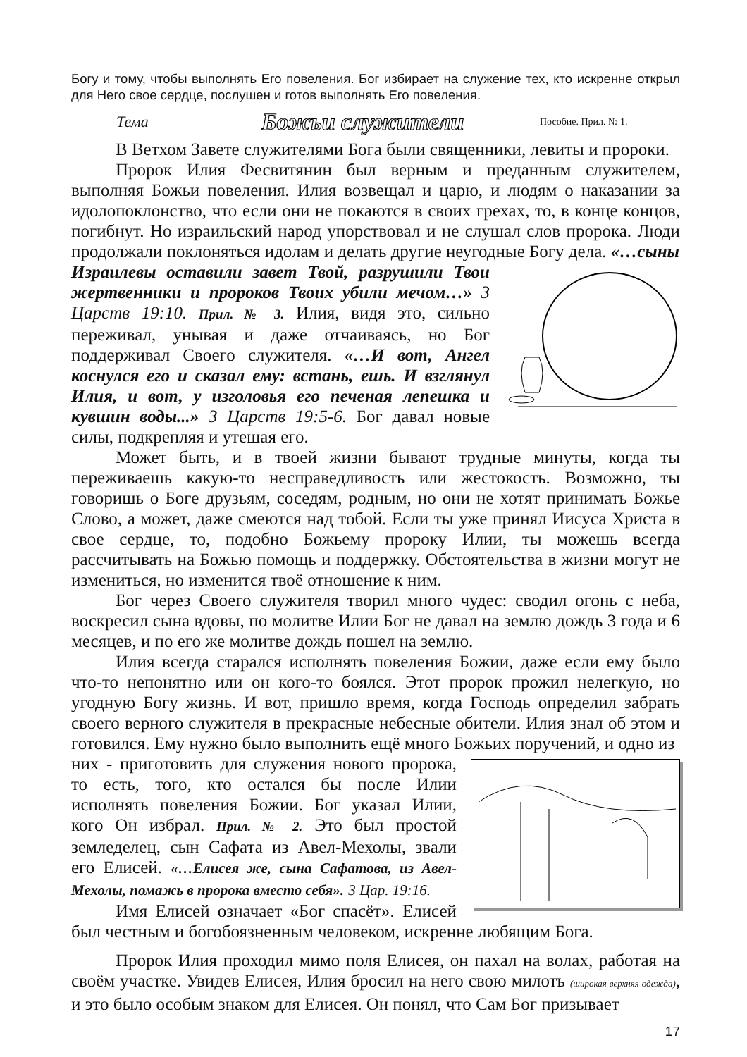Богу и тому, чтобы выполнять Его повеления. Бог избирает на служение тех, кто искренне открыл для Него свое сердце, послушен и готов выполнять Его повеления.
Тема Божьи служители Пособие. Прил. № 1.
В Ветхом Завете служителями Бога были священники, левиты и пророки.
Пророк Илия Фесвитянин был верным и преданным служителем, выполняя Божьи повеления. Илия возвещал и царю, и людям о наказании за идолопоклонство, что если они не покаются в своих грехах, то, в конце концов, погибнут. Но израильский народ упорствовал и не слушал слов пророка. Люди продолжали поклоняться идолам и делать другие неугодные Богу дела. «…сыны
Израилевы оставили завет Твой, разрушили Твои жертвенники и пророков Твоих убили мечом…» 3 Царств 19:10. Прил. № 3. Илия, видя это, сильно переживал, унывая и даже отчаиваясь, но Бог поддерживал Своего служителя. «…И вот, Ангел коснулся его и сказал ему: встань, ешь. И взглянул Илия, и вот, у изголовья его печеная лепешка и кувшин воды...» 3 Царств 19:5-6. Бог давал новые силы, подкрепляя и утешая его.
Может быть, и в твоей жизни бывают трудные минуты, когда ты переживаешь какую-то несправедливость или жестокость. Возможно, ты говоришь о Боге друзьям, соседям, родным, но они не хотят принимать Божье Слово, а может, даже смеются над тобой. Если ты уже принял Иисуса Христа в свое сердце, то, подобно Божьему пророку Илии, ты можешь всегда рассчитывать на Божью помощь и поддержку. Обстоятельства в жизни могут не измениться, но изменится твоё отношение к ним.
Бог через Своего служителя творил много чудес: сводил огонь с неба, воскресил сына вдовы, по молитве Илии Бог не давал на землю дождь 3 года и 6 месяцев, и по его же молитве дождь пошел на землю.
Илия всегда старался исполнять повеления Божии, даже если ему было что-то непонятно или он кого-то боялся. Этот пророк прожил нелегкую, но угодную Богу жизнь. И вот, пришло время, когда Господь определил забрать своего верного служителя в прекрасные небесные обители. Илия знал об этом и готовился. Ему нужно было выполнить ещё много Божьих поручений, и одно из
них - приготовить для служения нового пророка, то есть, того, кто остался бы после Илии исполнять повеления Божии. Бог указал Илии, кого Он избрал. Прил. № 2. Это был простой земледелец, сын Сафата из Авел-Мехолы, звали его Елисей. «…Елисея же, сына Сафатова, из Авел-Мехолы, помажь в пророка вместо себя». 3 Цар. 19:16.
Имя Елисей означает «Бог спасёт». Елисей был честным и богобоязненным человеком, искренне любящим Бога.
Пророк Илия проходил мимо поля Елисея, он пахал на волах, работая на своём участке. Увидев Елисея, Илия бросил на него свою милоть (широкая верхняя одежда), и это было особым знаком для Елисея. Он понял, что Сам Бог призывает
17